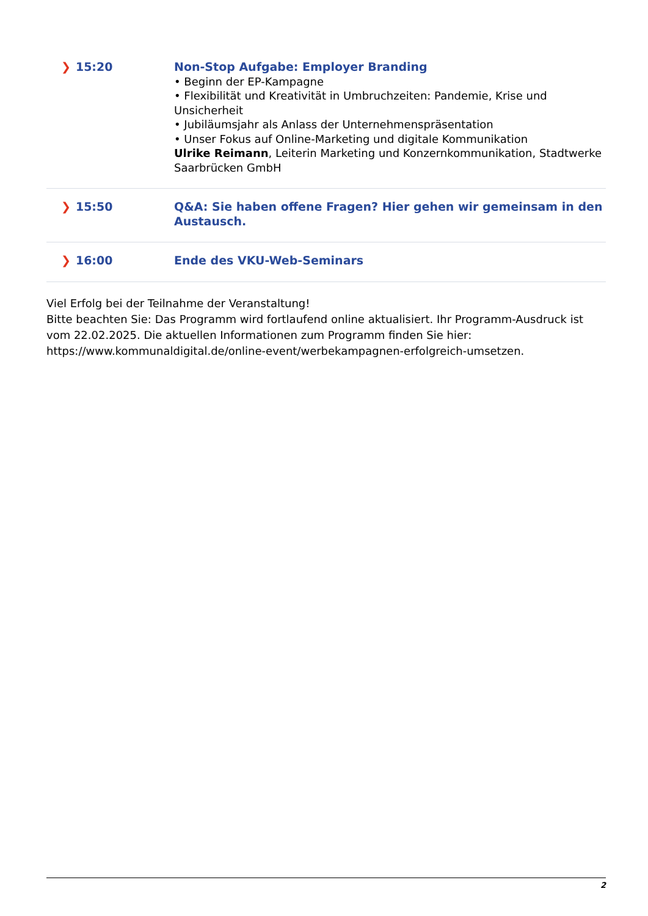| ❯ 15:20 | Non-Stop Aufgabe: Employer Branding • Beginn der EP-Kampagne • Flexibilität und Kreativität in Umbruchzeiten: Pandemie, Krise und Unsicherheit • Jubiläumsjahr als Anlass der Unternehmenspräsentation • Unser Fokus auf Online-Marketing und digitale Kommunikation Ulrike Reimann , Leiterin Marketing und Konzernkommunikation, Stadtwerke Saarbrücken GmbH |
| ❯ 15:50 | Q&A: Sie haben offene Fragen? Hier gehen wir gemeinsam in den Austausch. |
| ❯ 16:00 | Ende des VKU-Web-Seminars |
Viel Erfolg bei der Teilnahme der Veranstaltung!
Bitte beachten Sie: Das Programm wird fortlaufend online aktualisiert. Ihr Programm-Ausdruck ist vom 22.02.2025. Die aktuellen Informationen zum Programm finden Sie hier: https://www.kommunaldigital.de/online-event/werbekampagnen-erfolgreich-umsetzen.
2